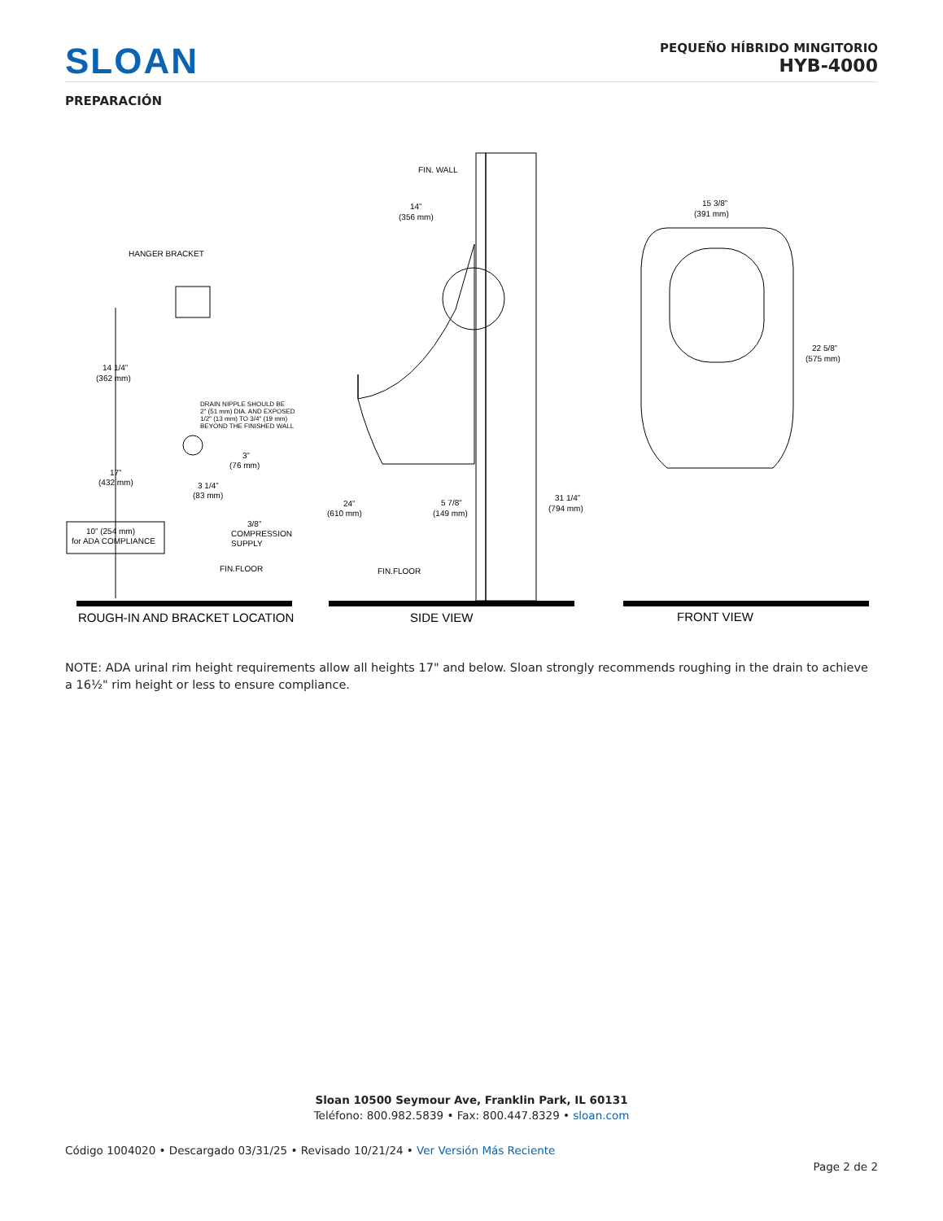SLOAN
PEQUEÑO HÍBRIDO MINGITORIO
HYB-4000
PREPARACIÓN
HANGER BRACKET
14 1/4”
(362 mm)
DRAIN NIPPLE SHOULD BE
2" (51 mm) DIA. AND EXPOSED
1/2" (13 mm) TO 3/4" (19 mm)
BEYOND THE FINISHED WALL
3”
(76 mm)
17”
(432 mm)
3 1/4”
(83 mm)
3/8”
COMPRESSION
SUPPLY
10” (254 mm)
for ADA COMPLIANCE
FIN.FLOOR
ROUGH-IN AND BRACKET LOCATION
FIN. WALL
14”
(356 mm)
24”
(610 mm)
5 7/8”
(149 mm)
31 1/4”
(794 mm)
FIN.FLOOR
SIDE VIEW
15 3/8”
(391 mm)
22 5/8”
(575 mm)
FRONT VIEW
NOTE: ADA urinal rim height requirements allow all heights 17" and below. Sloan strongly recommends roughing in the drain to achieve a 16½" rim height or less to ensure compliance.
Sloan 10500 Seymour Ave, Franklin Park, IL 60131
Teléfono: 800.982.5839 • Fax: 800.447.8329 • sloan.com
Código 1004020 • Descargado 03/31/25 • Revisado 10/21/24 • Ver Versión Más Reciente
Page 2 de 2